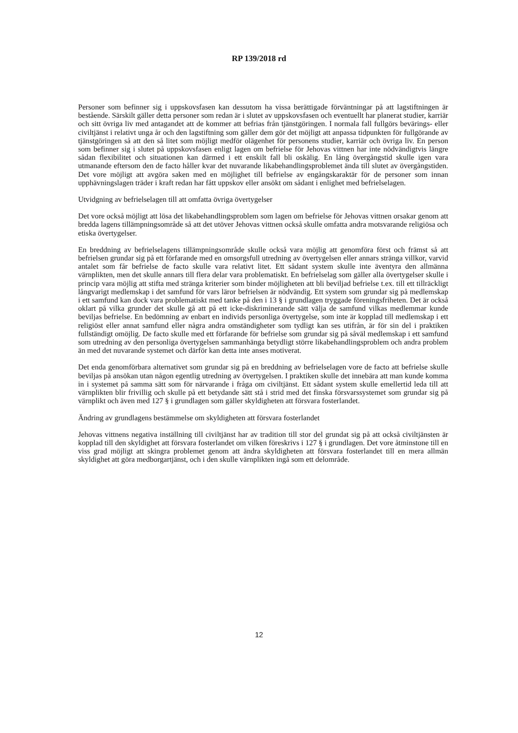RP 139/2018 rd
Personer som befinner sig i uppskovsfasen kan dessutom ha vissa berättigade förväntningar på att lagstiftningen är bestående. Särskilt gäller detta personer som redan är i slutet av uppskovsfasen och eventuellt har planerat studier, karriär och sitt övriga liv med antagandet att de kommer att befrias från tjänstgöringen. I normala fall fullgörs bevärings- eller civiltjänst i relativt unga år och den lagstiftning som gäller dem gör det möjligt att anpassa tidpunkten för fullgörande av tjänstgöringen så att den så litet som möjligt medför olägenhet för personens studier, karriär och övriga liv. En person som befinner sig i slutet på uppskovsfasen enligt lagen om befrielse för Jehovas vittnen har inte nödvändigtvis längre sådan flexibilitet och situationen kan därmed i ett enskilt fall bli oskälig. En lång övergångstid skulle igen vara utmanande eftersom den de facto håller kvar det nuvarande likabehandlingsproblemet ända till slutet av övergångstiden. Det vore möjligt att avgöra saken med en möjlighet till befrielse av engångskaraktär för de personer som innan upphävningslagen träder i kraft redan har fått uppskov eller ansökt om sådant i enlighet med befrielselagen.
Utvidgning av befrielselagen till att omfatta övriga övertygelser
Det vore också möjligt att lösa det likabehandlingsproblem som lagen om befrielse för Jehovas vittnen orsakar genom att bredda lagens tillämpningsområde så att det utöver Jehovas vittnen också skulle omfatta andra motsvarande religiösa och etiska övertygelser.
En breddning av befrielselagens tillämpningsområde skulle också vara möjlig att genomföra först och främst så att befrielsen grundar sig på ett förfarande med en omsorgsfull utredning av övertygelsen eller annars stränga villkor, varvid antalet som får befrielse de facto skulle vara relativt litet. Ett sådant system skulle inte äventyra den allmänna värnplikten, men det skulle annars till flera delar vara problematiskt. En befrielselag som gäller alla övertygelser skulle i princip vara möjlig att stifta med stränga kriterier som binder möjligheten att bli beviljad befrielse t.ex. till ett tillräckligt långvarigt medlemskap i det samfund för vars läror befrielsen är nödvändig. Ett system som grundar sig på medlemskap i ett samfund kan dock vara problematiskt med tanke på den i 13 § i grundlagen tryggade föreningsfriheten. Det är också oklart på vilka grunder det skulle gå att på ett icke-diskriminerande sätt välja de samfund vilkas medlemmar kunde beviljas befrielse. En bedömning av enbart en individs personliga övertygelse, som inte är kopplad till medlemskap i ett religiöst eller annat samfund eller några andra omständigheter som tydligt kan ses utifrån, är för sin del i praktiken fullständigt omöjlig. De facto skulle med ett förfarande för befrielse som grundar sig på såväl medlemskap i ett samfund som utredning av den personliga övertygelsen sammanhänga betydligt större likabehandlingsproblem och andra problem än med det nuvarande systemet och därför kan detta inte anses motiverat.
Det enda genomförbara alternativet som grundar sig på en breddning av befrielselagen vore de facto att befrielse skulle beviljas på ansökan utan någon egentlig utredning av övertygelsen. I praktiken skulle det innebära att man kunde komma in i systemet på samma sätt som för närvarande i fråga om civiltjänst. Ett sådant system skulle emellertid leda till att värnplikten blir frivillig och skulle på ett betydande sätt stå i strid med det finska försvarssystemet som grundar sig på värnplikt och även med 127 § i grundlagen som gäller skyldigheten att försvara fosterlandet.
Ändring av grundlagens bestämmelse om skyldigheten att försvara fosterlandet
Jehovas vittnens negativa inställning till civiltjänst har av tradition till stor del grundat sig på att också civiltjänsten är kopplad till den skyldighet att försvara fosterlandet om vilken föreskrivs i 127 § i grundlagen. Det vore åtminstone till en viss grad möjligt att skingra problemet genom att ändra skyldigheten att försvara fosterlandet till en mera allmän skyldighet att göra medborgartjänst, och i den skulle värnplikten ingå som ett delområde.
12